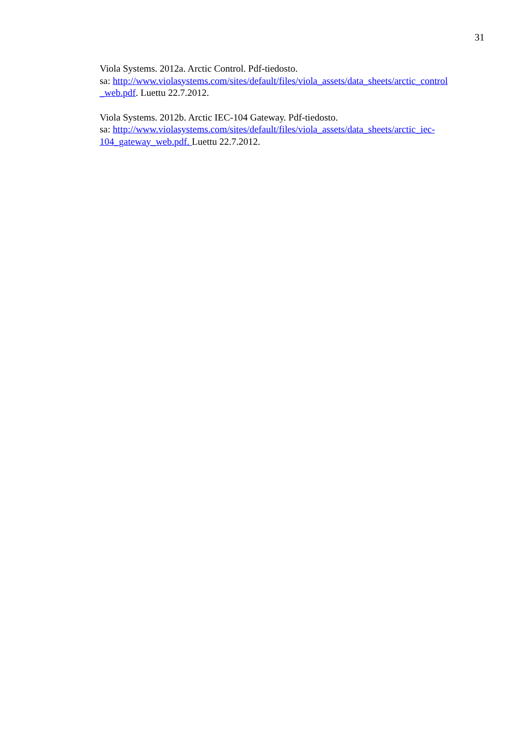31
Viola Systems. 2012a. Arctic Control. Pdf-tiedosto.
sa: http://www.violasystems.com/sites/default/files/viola_assets/data_sheets/arctic_control _web.pdf. Luettu 22.7.2012.
Viola Systems. 2012b. Arctic IEC-104 Gateway. Pdf-tiedosto.
sa: http://www.violasystems.com/sites/default/files/viola_assets/data_sheets/arctic_iec-104_gateway_web.pdf. Luettu 22.7.2012.